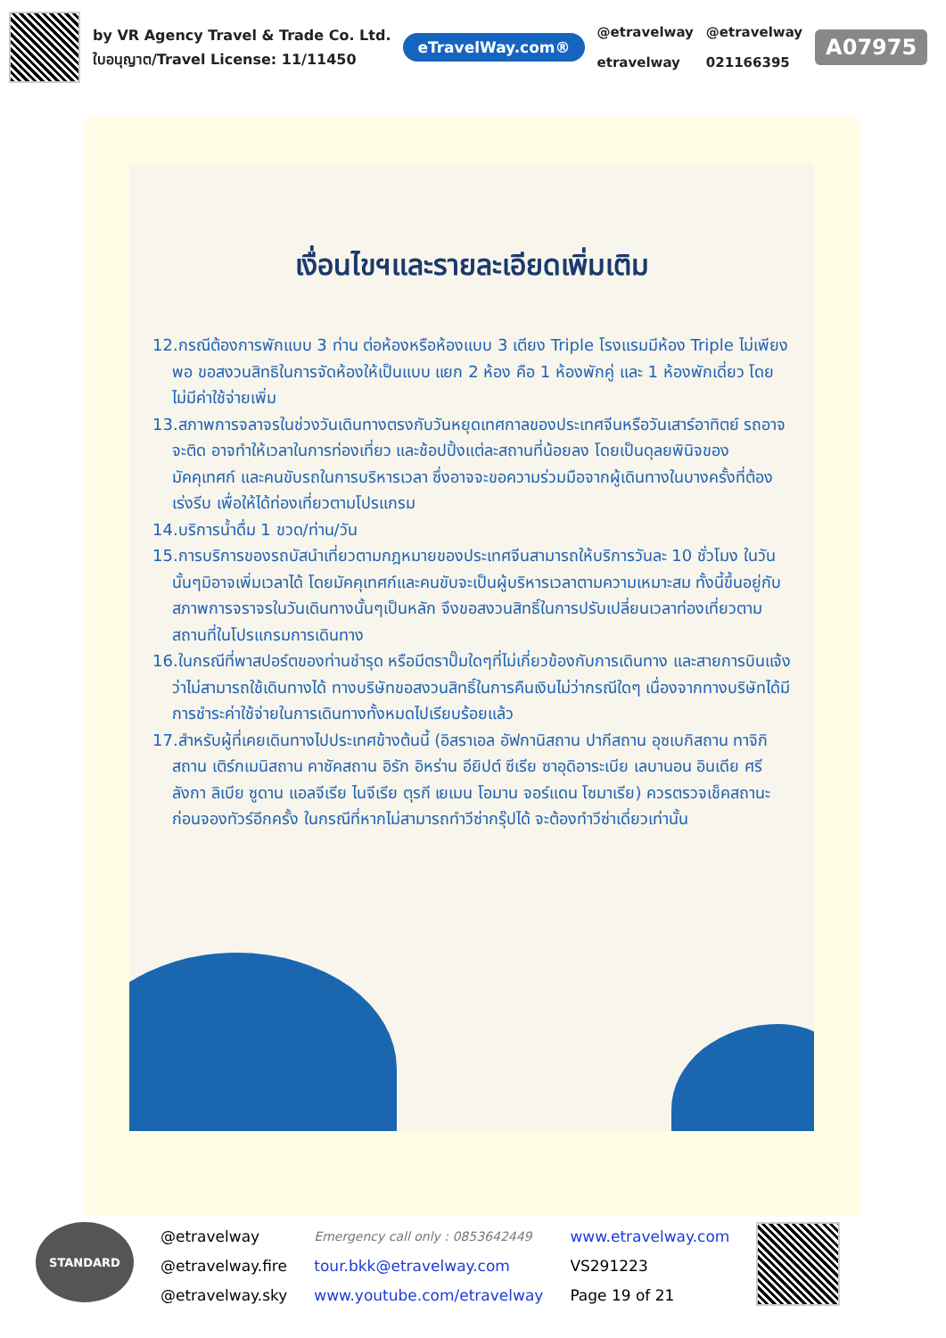by VR Agency Travel & Trade Co. Ltd.
ใบอนุญาต/Travel License: 11/11450
eTravelWay.com®
@etravelway
etravelway
@etravelway
021166395
A07975
เงื่อนไขฯและรายละเอียดเพิ่มเติม
12.กรณีต้องการพักแบบ 3 ท่าน ต่อห้องหรือห้องแบบ 3 เตียง Triple โรงแรมมีห้อง Triple ไม่เพียงพอ ขอสงวนสิทธิในการจัดห้องให้เป็นแบบ แยก 2 ห้อง คือ 1 ห้องพักคู่ และ 1 ห้องพักเดี่ยว โดยไม่มีค่าใช้จ่ายเพิ่ม
13.สภาพการจลาจรในช่วงวันเดินทางตรงกับวันหยุดเทศกาลของประเทศจีนหรือวันเสาร์อาทิตย์ รถอาจจะติด อาจทำให้เวลาในการท่องเที่ยว และช้อปปิ้งแต่ละสถานที่น้อยลง โดยเป็นดุลยพินิจของมัคคุเทศก์ และคนขับรถในการบริหารเวลา ซึ่งอาจจะขอความร่วมมือจากผู้เดินทางในบางครั้งที่ต้องเร่งรีบ เพื่อให้ได้ท่องเที่ยวตามโปรแกรม
14.บริการน้ำดื่ม 1 ขวด/ท่าน/วัน
15.การบริการของรถบัสนำเที่ยวตามกฎหมายของประเทศจีนสามารถให้บริการวันละ 10 ชั่วโมง ในวันนั้นๆมิอาจเพิ่มเวลาได้ โดยมัคคุเทศก์และคนขับจะเป็นผู้บริหารเวลาตามความเหมาะสม ทั้งนี้ขึ้นอยู่กับสภาพการจราจรในวันเดินทางนั้นๆเป็นหลัก จึงขอสงวนสิทธิ์ในการปรับเปลี่ยนเวลาท่องเที่ยวตามสถานที่ในโปรแกรมการเดินทาง
16.ในกรณีที่พาสปอร์ตของท่านชำรุด หรือมีตราปั๊มใดๆที่ไม่เกี่ยวข้องกับการเดินทาง และสายการบินแจ้งว่าไม่สามารถใช้เดินทางได้ ทางบริษัทขอสงวนสิทธิ์ในการคืนเงินไม่ว่ากรณีใดๆ เนื่องจากทางบริษัทได้มีการชำระค่าใช้จ่ายในการเดินทางทั้งหมดไปเรียบร้อยแล้ว
17.สำหรับผู้ที่เคยเดินทางไปประเทศข้างต้นนี้ (อิสราเอล อัฟกานิสถาน ปากีสถาน อุซเบกิสถาน ทาจิกิสถาน เติร์กเมนิสถาน คาซัคสถาน อิรัก อิหร่าน อียิปต์ ซีเรีย ซาอุดิอาระเบีย เลบานอน อินเดีย ศรีลังกา ลิเบีย ซูดาน แอลจีเรีย ไนจีเรีย ตุรกี เยเมน โอมาน จอร์แดน โซมาเรีย) ควรตรวจเช็คสถานะก่อนจองทัวร์อีกครั้ง ในกรณีที่หากไม่สามารถทำวีซ่ากรุ๊ปได้ จะต้องทำวีซ่าเดี่ยวเท่านั้น
STANDARD
@etravelway
@etravelway.fire
@etravelway.sky
Emergency call only : 0853642449
tour.bkk@etravelway.com
www.youtube.com/etravelway
www.etravelway.com
VS291223
Page 19 of 21